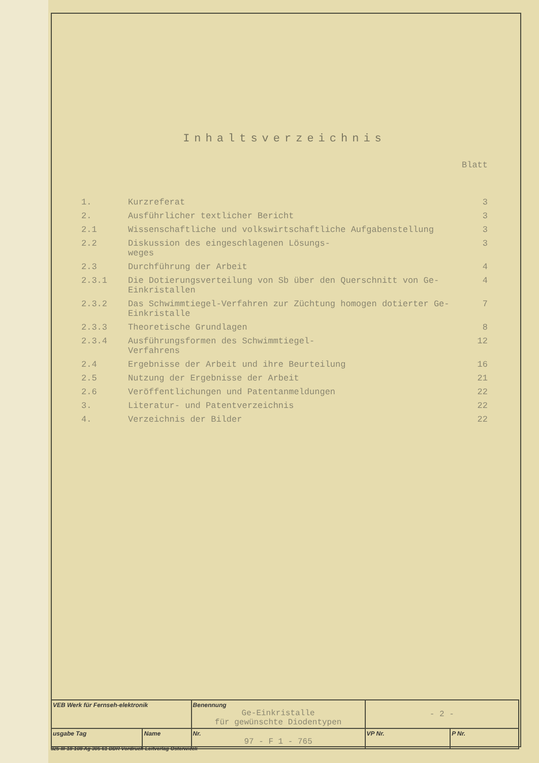Inhaltsverzeichnis
Blatt
| 1. | Kurzreferat | 3 |
| 2. | Ausführlicher textlicher Bericht | 3 |
| 2.1 | Wissenschaftliche und volkswirtschaftliche Aufgabenstellung | 3 |
| 2.2 | Diskussion des eingeschlagenen Lösungs- weges | 3 |
| 2.3 | Durchführung der Arbeit | 4 |
| 2.3.1 | Die Dotierungsverteilung von Sb über den Querschnitt von Ge-Einkristallen | 4 |
| 2.3.2 | Das Schwimmtiegel-Verfahren zur Züchtung homogen dotierter Ge-Einkristalle | 7 |
| 2.3.3 | Theoretische Grundlagen | 8 |
| 2.3.4 | Ausführungsformen des Schwimmtiegel- Verfahrens | 12 |
| 2.4 | Ergebnisse der Arbeit und ihre Beurteilung | 16 |
| 2.5 | Nutzung der Ergebnisse der Arbeit | 21 |
| 2.6 | Veröffentlichungen und Patentanmeldungen | 22 |
| 3. | Literatur- und Patentverzeichnis | 22 |
| 4. | Verzeichnis der Bilder | 22 |
| VEB Werk für Fernseh-elektronik | | Benennung Ge-Einkristalle für gewünschte Diodentypen | - 2 - | |
| usgabe Tag | Name | Nr. 97 - F 1 - 765 | VP Nr. | P Nr. |
325 III-18-108 Ag 305 61 DDR Vordruck-Leitverlag Osterwieck